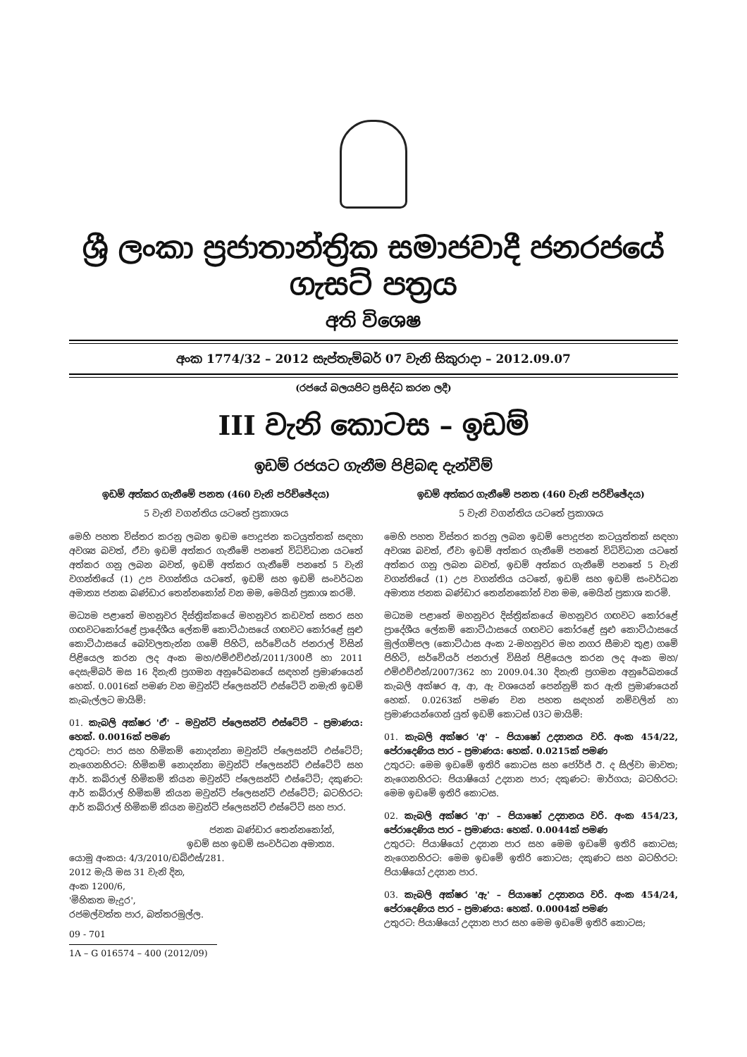ශ්‍රී ලංකා ප්‍රජාතාන්ත්‍රික සමාජවාදී ජනරජයේ ගැසට් පත්‍රය
අති විශෙෂ
අංක 1774/32 – 2012 සැප්තැම්බර් 07 වැනි සිකුරාදා – 2012.09.07
(රජයේ බලයපිට ප්‍රසිද්ධ කරන ලදී)
III වැනි කොටස – ඉඩම්
ඉඩම් රජයට ගැනීම පිළිබඳ දැන්වීම්
ඉඩම් අත්කර ගැනීමේ පනත (460 වැනි පරිච්ඡේදය)
5 වැනි වගන්තිය යටතේ ප්‍රකාශය
මෙහි පහත විස්තර කරනු ලබන ඉඩම පොදුජන කටයුත්තක් සඳහා අවශ්‍ය බවත්, ඒවා ඉඩම් අත්කර ගැනීමේ පනතේ විධිවිධාන යටතේ අත්කර ගනු ලබන බවත්, ඉඩම් අත්කර ගැනීමේ පනතේ 5 වැනි වගන්තියේ (1) උප වගන්තිය යටතේ, ඉඩම් සහ ඉඩම් සංවර්ධන අමාත්‍ය ජනක බණ්ඩාර තෙන්නකෝන් වන මම, මෙයින් ප්‍රකාශ කරමි.
මධ්‍යම පළාතේ මහනුවර දිස්ත්‍රික්කයේ මහනුවර කඩවත් සතර සහ ගඟවටකෝරළේ ප්‍රාදේශීය ලේකම් කොට්ඨාසයේ ගඟවට කෝරළේ සුළු කොට්ඨාසයේ බෝවලතැන්න ගමේ පිහිටි, සර්වේයර් ජනරාල් විසින් පිළියෙල කරන ලද අංක මහ/එම්එච්එන්/2011/300පී හා 2011 දෙසැම්බර් මස 16 දිනැති ප්‍රගමන අනුරේඛනයේ සඳහන් ප්‍රමාණයෙන් හෙක්. 0.0016ක් පමණ වන මවුන්ට් ප්ලෙසන්ට් එස්ටේට් නමැති ඉඩම් කැබැල්ලට මායිම්:
01. කැබලි අක්ෂර 'ඒ' – මවුන්ට් ප්ලෙසන්ට් එස්ටේට් – ප්‍රමාණය: හෙක්. 0.0016ක් පමණ
උතුරට: පාර සහ හිමිකම් නොදන්නා මවුන්ට් ප්ලෙසන්ට් එස්ටේට්; නැගෙනහිරට: හිමිකම් නොදන්නා මවුන්ට් ප්ලෙසන්ට් එස්ටේට් සහ ආර්. කබ්රාල් හිමිකම් කියන මවුන්ට් ප්ලෙසන්ට් එස්ටේට්; දකුණට: ආර් කබ්රාල් හිමිකම් කියන මවුන්ට් ප්ලෙසන්ට් එස්ටේට්; බටහිරට: ආර් කබ්රාල් හිමිකම් කියන මවුන්ට් ප්ලෙසන්ට් එස්ටේට් සහ පාර.
ජනක බණ්ඩාර තෙන්නකෝන්,
ඉඩම් සහ ඉඩම් සංවර්ධන අමාත්‍ය.
යොමු අංකය: 4/3/2010/ඩබ්එස්/281.
2012 මැයි මස 31 වැනි දින,
අංක 1200/6,
'මිහිකත මැදුර',
රජමල්වත්ත පාර, බත්තරමුල්ල.
09 - 701
1A – G 016574 – 400 (2012/09)
ඉඩම් අත්කර ගැනීමේ පනත (460 වැනි පරිච්ඡේදය)
5 වැනි වගන්තිය යටතේ ප්‍රකාශය
මෙහි පහත විස්තර කරනු ලබන ඉඩම් පොදුජන කටයුත්තක් සඳහා අවශ්‍ය බවත්, ඒවා ඉඩම් අත්කර ගැනීමේ පනතේ විධිවිධාන යටතේ අත්කර ගනු ලබන බවත්, ඉඩම් අත්කර ගැනීමේ පනතේ 5 වැනි වගන්තියේ (1) උප වගන්තිය යටතේ, ඉඩම් සහ ඉඩම් සංවර්ධන අමාත්‍ය ජනක බණ්ඩාර තෙන්නකෝන් වන මම, මෙයින් ප්‍රකාශ කරමි.
මධ්‍යම පළාතේ මහනුවර දිස්ත්‍රික්කයේ මහනුවර ගඟවට කෝරළේ ප්‍රාදේශීය ලේකම් කොට්ඨාසයේ ගඟවට කෝරළේ සුළු කොට්ඨාසයේ මුල්ගම්පල (කොට්ඨාස අංක 2-මහනුවර මහ නගර සීමාව තුළ) ගමේ පිහිටි, සර්වේයර් ජනරාල් විසින් පිළියෙල කරන ලද අංක මහ/එම්එච්එන්/2007/362 හා 2009.04.30 දිනැති ප්‍රගමන අනුරේඛනයේ කැබලි අක්ෂර අ, ආ, ඇ වශයෙන් පෙන්නුම් කර ඇති ප්‍රමාණයෙන් හෙක්. 0.0263ක් පමණ වන පහත සඳහන් නම්වලින් හා ප්‍රමාණයන්ගෙන් යුත් ඉඩම් කොටස් 03ට මායිම්:
01. කැබලි අක්ෂර 'අ' – පියාෂෝ උද්‍යානය වරි. අංක 454/22, පේරාදෙණිය පාර – ප්‍රමාණය: හෙක්. 0.0215ක් පමණ
උතුරට: මෙම ඉඩමේ ඉතිරි කොටස සහ ජෝර්ජ් ඊ. ද සිල්වා මාවත; නැගෙනහිරට: පියාෂියෝ උද්‍යාන පාර; දකුණට: මාර්ගය; බටහිරට: මෙම ඉඩමේ ඉතිරි කොටස.
02. කැබලි අක්ෂර 'ආ' – පියාෂෝ උද්‍යානය වරි. අංක 454/23, පේරාදෙණිය පාර – ප්‍රමාණය: හෙක්. 0.0044ක් පමණ
උතුරට: පියාෂියෝ උද්‍යාන පාර සහ මෙම ඉඩමේ ඉතිරි කොටස; නැගෙනහිරට: මෙම ඉඩමේ ඉතිරි කොටස; දකුණට සහ බටහිරට: පියාෂියෝ උද්‍යාන පාර.
03. කැබලි අක්ෂර 'ඇ' – පියාෂෝ උද්‍යානය වරි. අංක 454/24, පේරාදෙණිය පාර – ප්‍රමාණය: හෙක්. 0.0004ක් පමණ
උතුරට: පියාෂියෝ උද්‍යාන පාර සහ මෙම ඉඩමේ ඉතිරි කොටස;